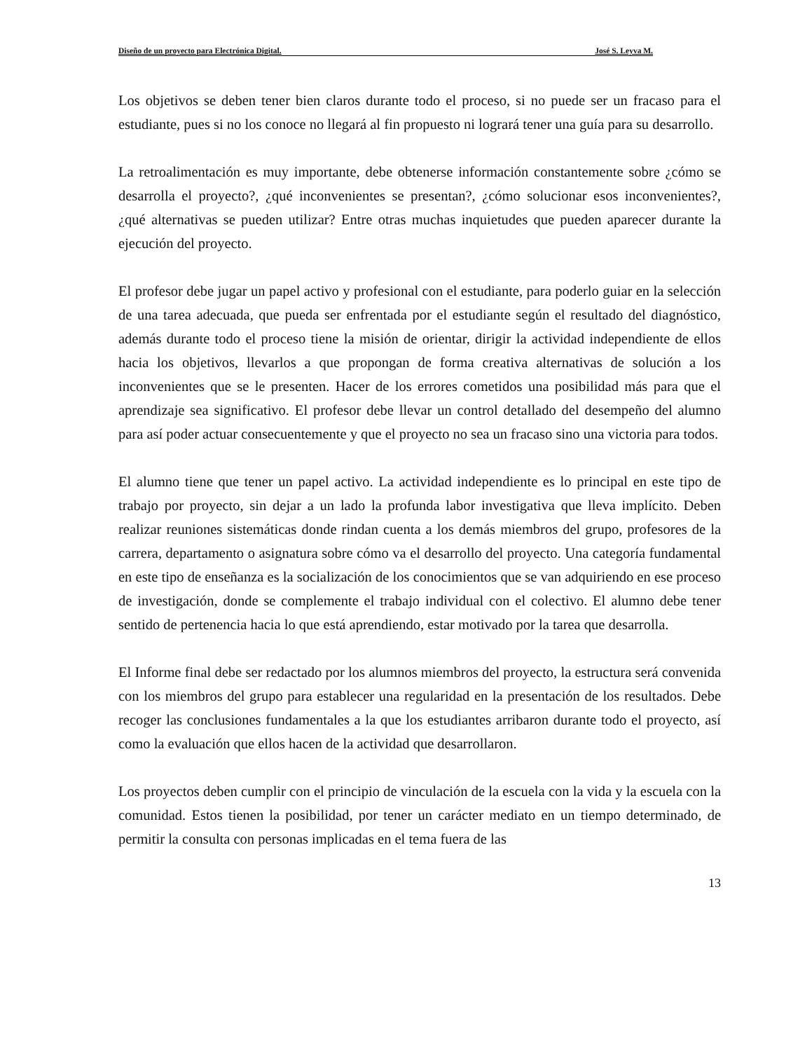Diseño de un proyecto para Electrónica Digital. José S. Leyva M.
Los objetivos se deben tener bien claros durante todo el proceso, si no puede ser un fracaso para el estudiante, pues si no los conoce no llegará al fin propuesto ni logrará tener una guía para su desarrollo.
La retroalimentación es muy importante, debe obtenerse información constantemente sobre ¿cómo se desarrolla el proyecto?, ¿qué inconvenientes se presentan?, ¿cómo solucionar esos inconvenientes?, ¿qué alternativas se pueden utilizar? Entre otras muchas inquietudes que pueden aparecer durante la ejecución del proyecto.
El profesor debe jugar un papel activo y profesional con el estudiante, para poderlo guiar en la selección de una tarea adecuada, que pueda ser enfrentada por el estudiante según el resultado del diagnóstico, además durante todo el proceso tiene la misión de orientar, dirigir la actividad independiente de ellos hacia los objetivos, llevarlos a que propongan de forma creativa alternativas de solución a los inconvenientes que se le presenten. Hacer de los errores cometidos una posibilidad más para que el aprendizaje sea significativo. El profesor debe llevar un control detallado del desempeño del alumno para así poder actuar consecuentemente y que el proyecto no sea un fracaso sino una victoria para todos.
El alumno tiene que tener un papel activo. La actividad independiente es lo principal en este tipo de trabajo por proyecto, sin dejar a un lado la profunda labor investigativa que lleva implícito. Deben realizar reuniones sistemáticas donde rindan cuenta a los demás miembros del grupo, profesores de la carrera, departamento o asignatura sobre cómo va el desarrollo del proyecto. Una categoría fundamental en este tipo de enseñanza es la socialización de los conocimientos que se van adquiriendo en ese proceso de investigación, donde se complemente el trabajo individual con el colectivo. El alumno debe tener sentido de pertenencia hacia lo que está aprendiendo, estar motivado por la tarea que desarrolla.
El Informe final debe ser redactado por los alumnos miembros del proyecto, la estructura será convenida con los miembros del grupo para establecer una regularidad en la presentación de los resultados. Debe recoger las conclusiones fundamentales a la que los estudiantes arribaron durante todo el proyecto, así como la evaluación que ellos hacen de la actividad que desarrollaron.
Los proyectos deben cumplir con el principio de vinculación de la escuela con la vida y la escuela con la comunidad. Estos tienen la posibilidad, por tener un carácter mediato en un tiempo determinado, de permitir la consulta con personas implicadas en el tema fuera de las
13